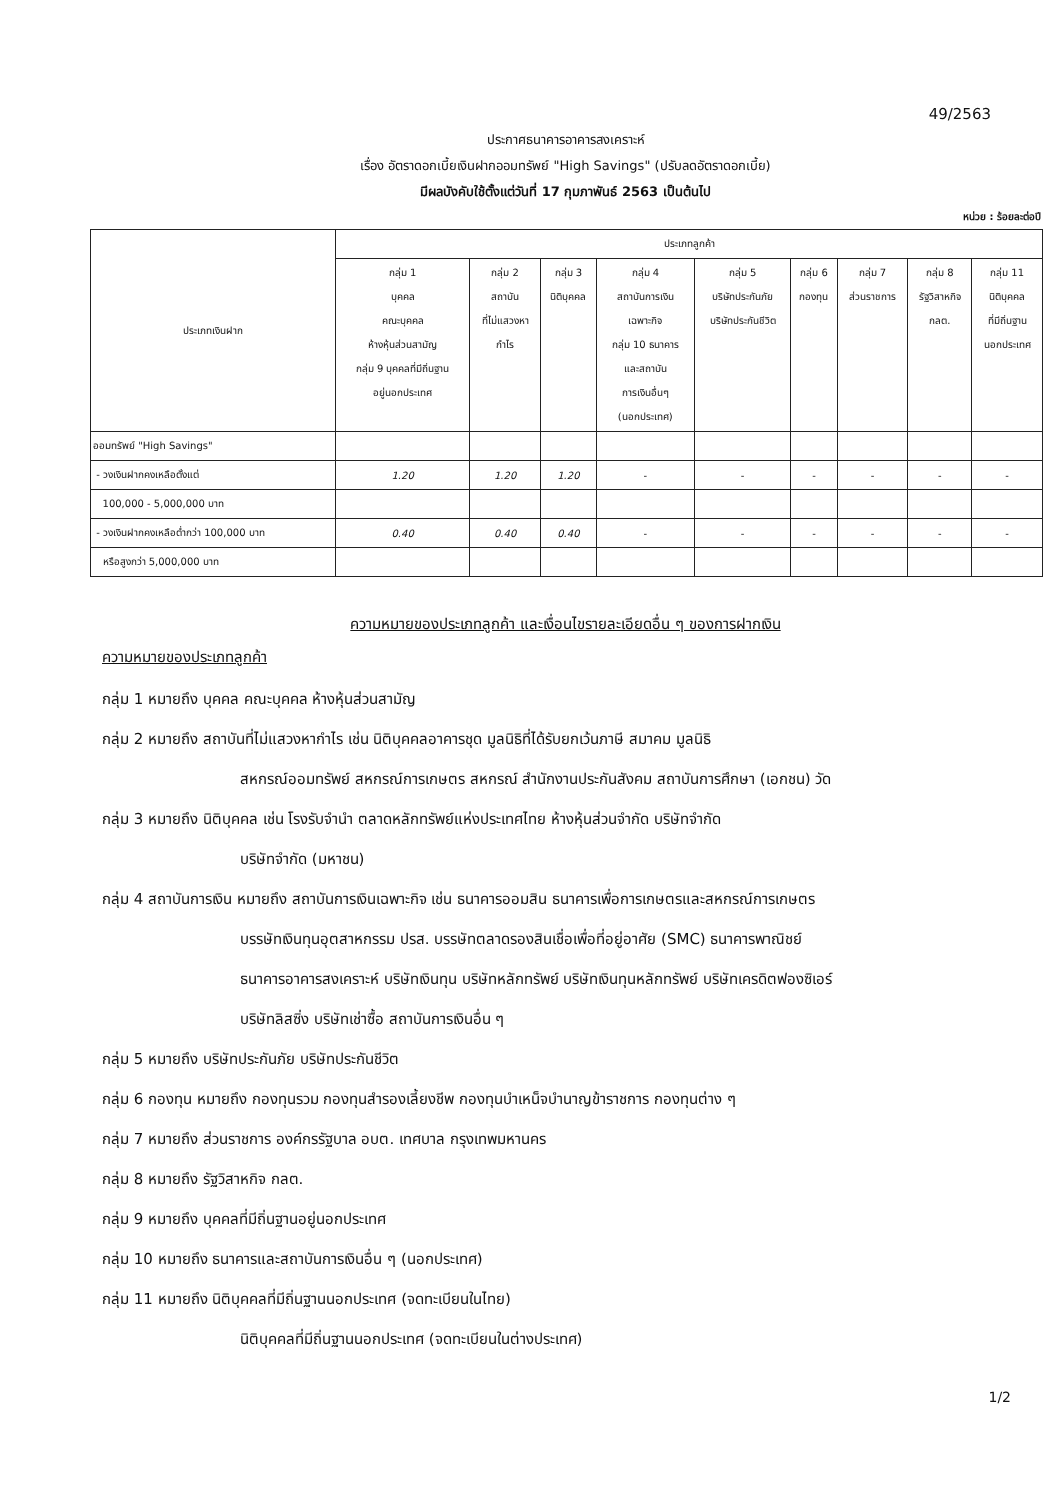49/2563
ประกาศธนาคารอาคารสงเคราะห์
เรื่อง อัตราดอกเบี้ยเงินฝากออมทรัพย์ "High Savings" (ปรับลดอัตราดอกเบี้ย)
มีผลบังคับใช้ตั้งแต่วันที่ 17 กุมภาพันธ์ 2563 เป็นต้นไป
หน่วย : ร้อยละต่อปี
| ประเภทเงินฝาก | ประเภทลูกค้า | | | | | | | | |
| --- | --- | --- | --- | --- | --- | --- | --- | --- | --- |
| | กลุ่ม 1 บุคคล คณะบุคคล ห้างหุ้นส่วนสามัญ กลุ่ม 9 บุคคลที่มีถิ่นฐาน อยู่นอกประเทศ | กลุ่ม 2 สถาบัน ที่ไม่แสวงหา กำไร | กลุ่ม 3 นิติบุคคล | กลุ่ม 4 สถาบันการเงิน เฉพาะกิจ กลุ่ม 10 ธนาคาร และสถาบัน การเงินอื่นๆ (นอกประเทศ) | กลุ่ม 5 บริษัทประกันภัย บริษัทประกันชีวิต | กลุ่ม 6 กองทุน | กลุ่ม 7 ส่วนราชการ | กลุ่ม 8 รัฐวิสาหกิจ กลต. | กลุ่ม 11 นิติบุคคล ที่มีถิ่นฐาน นอกประเทศ |
| ออมทรัพย์ "High Savings" | | | | | | | | | |
| - วงเงินฝากคงเหลือตั้งแต่ | 1.20 | 1.20 | 1.20 | - | - | - | - | - | - |
| 100,000 - 5,000,000 บาท | | | | | | | | | |
| - วงเงินฝากคงเหลือต่ำกว่า 100,000 บาท | 0.40 | 0.40 | 0.40 | - | - | - | - | - | - |
| หรือสูงกว่า 5,000,000 บาท | | | | | | | | | |
ความหมายของประเภทลูกค้า และเงื่อนไขรายละเอียดอื่น ๆ ของการฝากเงิน
ความหมายของประเภทลูกค้า
กลุ่ม 1 หมายถึง บุคคล คณะบุคคล ห้างหุ้นส่วนสามัญ
กลุ่ม 2 หมายถึง สถาบันที่ไม่แสวงหากำไร เช่น นิติบุคคลอาคารชุด มูลนิธิที่ได้รับยกเว้นภาษี สมาคม มูลนิธิ
สหกรณ์ออมทรัพย์ สหกรณ์การเกษตร สหกรณ์ สำนักงานประกันสังคม สถาบันการศึกษา (เอกชน) วัด
กลุ่ม 3 หมายถึง นิติบุคคล เช่น โรงรับจำนำ ตลาดหลักทรัพย์แห่งประเทศไทย ห้างหุ้นส่วนจำกัด บริษัทจำกัด
บริษัทจำกัด (มหาชน)
กลุ่ม 4 สถาบันการเงิน หมายถึง สถาบันการเงินเฉพาะกิจ เช่น ธนาคารออมสิน ธนาคารเพื่อการเกษตรและสหกรณ์การเกษตร
บรรษัทเงินทุนอุตสาหกรรม ปรส. บรรษัทตลาดรองสินเชื่อเพื่อที่อยู่อาศัย (SMC) ธนาคารพาณิชย์
ธนาคารอาคารสงเคราะห์ บริษัทเงินทุน บริษัทหลักทรัพย์ บริษัทเงินทุนหลักทรัพย์ บริษัทเครดิตฟองซิเอร์
บริษัทลิสซิ่ง บริษัทเช่าซื้อ สถาบันการเงินอื่น ๆ
กลุ่ม 5 หมายถึง บริษัทประกันภัย บริษัทประกันชีวิต
กลุ่ม 6 กองทุน หมายถึง กองทุนรวม กองทุนสำรองเลี้ยงชีพ กองทุนบำเหน็จบำนาญข้าราชการ กองทุนต่าง ๆ
กลุ่ม 7 หมายถึง ส่วนราชการ องค์กรรัฐบาล อบต. เทศบาล กรุงเทพมหานคร
กลุ่ม 8 หมายถึง รัฐวิสาหกิจ กลต.
กลุ่ม 9 หมายถึง บุคคลที่มีถิ่นฐานอยู่นอกประเทศ
กลุ่ม 10 หมายถึง ธนาคารและสถาบันการเงินอื่น ๆ (นอกประเทศ)
กลุ่ม 11 หมายถึง นิติบุคคลที่มีถิ่นฐานนอกประเทศ (จดทะเบียนในไทย)
นิติบุคคลที่มีถิ่นฐานนอกประเทศ (จดทะเบียนในต่างประเทศ)
1/2